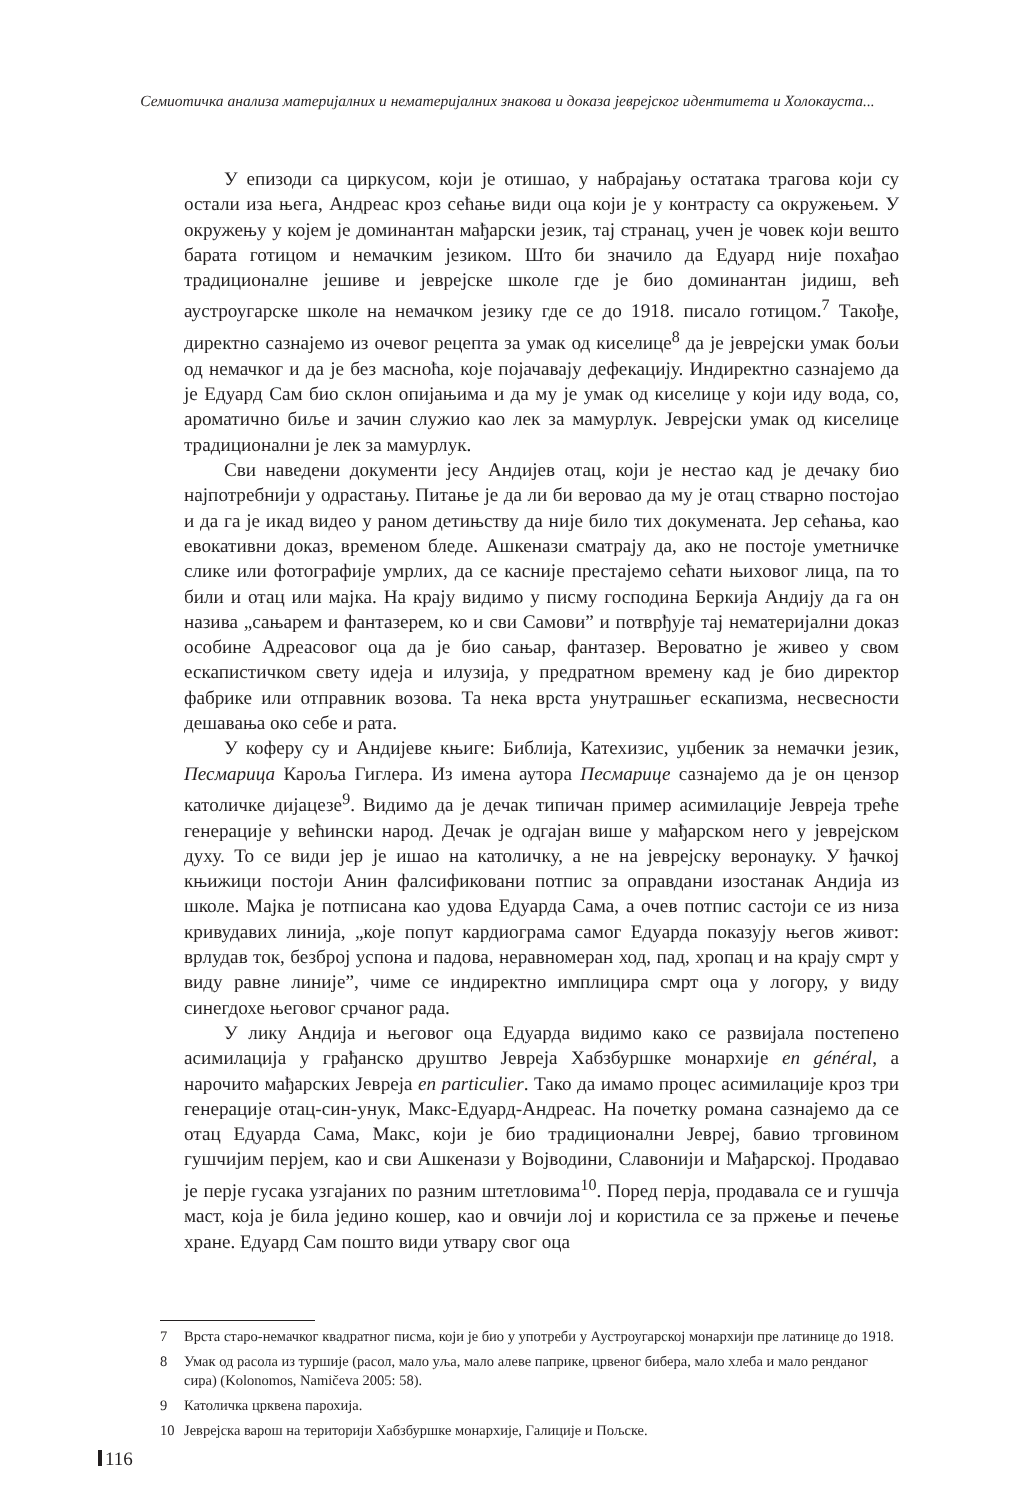Семиотичка анализа материјалних и нематеријалних знакова и доказа јеврејског идентитета и Холокауста...
У епизоди са циркусом, који је отишао, у набрајању остатака трагова који су остали иза њега, Андреас кроз сећање види оца који је у контрасту са окружењем. У окружењу у којем је доминантан мађарски језик, тај странац, учен је човек који вешто барата готицом и немачким језиком. Што би значило да Едуард није похађао традиционалне јешиве и јеврејске школе где је био доминантан јидиш, већ аустроугарске школе на немачком језику где се до 1918. писало готицом.<sup>7</sup> Такође, директно сазнајемо из очевог рецепта за умак од киселице<sup>8</sup> да је јеврејски умак бољи од немачког и да је без масноћа, које појачавају дефекацију. Индиректно сазнајемо да је Едуард Сам био склон опијањима и да му је умак од киселице у који иду вода, со, ароматично биље и зачин служио као лек за мамурлук. Јеврејски умак од киселице традиционални је лек за мамурлук.
Сви наведени документи јесу Андијев отац, који је нестао кад је дечаку био најпотребнији у одрастању. Питање је да ли би веровао да му је отац стварно постојао и да га је икад видео у раном детињству да није било тих докумената. Јер сећања, као евокативни доказ, временом бледе. Ашкенази сматрају да, ако не постоје уметничке слике или фотографије умрлих, да се касније престајемо сећати њиховог лица, па то били и отац или мајка. На крају видимо у писму господина Беркија Андију да га он назива „сањарем и фантазерем, ко и сви Самови” и потврђује тај нематеријални доказ особине Адреасовог оца да је био сањар, фантазер. Вероватно је живео у свом ескапистичком свету идеја и илузија, у предратном времену кад је био директор фабрике или отправник возова. Та нека врста унутрашњег ескапизма, несвесности дешавања око себе и рата.
У коферу су и Андијеве књиге: Библија, Катехизис, уџбеник за немачки језик, Песмарица Кароља Гиглера. Из имена аутора Песмарице сазнајемо да је он цензор католичке дијацезе<sup>9</sup>. Видимо да је дечак типичан пример асимилације Јевреја треће генерације у већински народ. Дечак је одгајан више у мађарском него у јеврејском духу. То се види јер је ишао на католичку, а не на јеврејску веронауку. У ђачкој књижици постоји Анин фалсификовани потпис за оправдани изостанак Андија из школе. Мајка је потписана као удова Едуарда Сама, а очев потпис састоји се из низа кривудавих линија, „које попут кардиограма самог Едуарда показују његов живот: врлудав ток, безброј успона и падова, неравномеран ход, пад, хропац и на крају смрт у виду равне линије”, чиме се индиректно имплицира смрт оца у логору, у виду синегдохе његовог срчаног рада.
У лику Андија и његовог оца Едуарда видимо како се развијала постепено асимилација у грађанско друштво Јевреја Хабзбуршке монархије en général, а нарочито мађарских Јевреја en particulier. Тако да имамо процес асимилације кроз три генерације отац-син-унук, Макс-Едуард-Андреас. На почетку романа сазнајемо да се отац Едуарда Сама, Макс, који је био традиционални Јевреј, бавио трговином гушчијим перјем, као и сви Ашкенази у Војводини, Славонији и Мађарској. Продавао је перје гусака узгајаних по разним штетловима<sup>10</sup>. Поред перја, продавала се и гушчја маст, која је била једино кошер, као и овчији лој и користила се за пржење и печење хране. Едуард Сам пошто види утвару свог оца
7 Врста старо-немачког квадратног писма, који је био у употреби у Аустроугарској монархији пре латинице до 1918.
8 Умак од расола из туршије (расол, мало уља, мало алеве паприке, црвеног бибера, мало хлеба и мало ренданог сира) (Kolonomos, Namičeva 2005: 58).
9 Католичка црквена парохија.
10 Јеврејска варош на територији Хабзбуршке монархије, Галиције и Пољске.
116